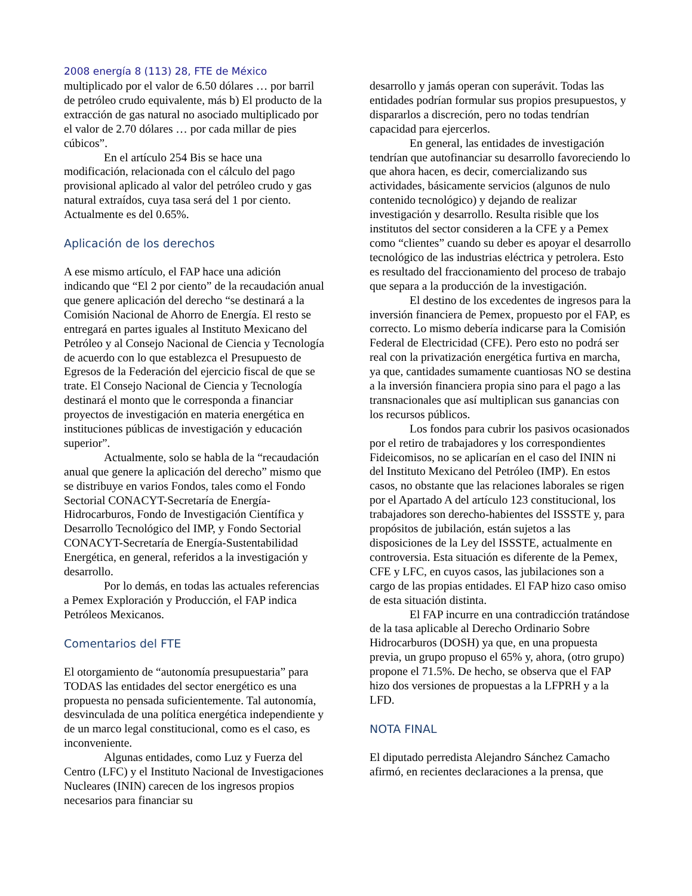2008 energía 8 (113) 28, FTE de México
multiplicado por el valor de 6.50 dólares … por barril de petróleo crudo equivalente, más b) El producto de la extracción de gas natural no asociado multiplicado por el valor de 2.70 dólares … por cada millar de pies cúbicos”.
En el artículo 254 Bis se hace una modificación, relacionada con el cálculo del pago provisional aplicado al valor del petróleo crudo y gas natural extraídos, cuya tasa será del 1 por ciento. Actualmente es del 0.65%.
Aplicación de los derechos
A ese mismo artículo, el FAP hace una adición indicando que “El 2 por ciento” de la recaudación anual que genere aplicación del derecho “se destinará a la Comisión Nacional de Ahorro de Energía. El resto se entregará en partes iguales al Instituto Mexicano del Petróleo y al Consejo Nacional de Ciencia y Tecnología de acuerdo con lo que establezca el Presupuesto de Egresos de la Federación del ejercicio fiscal de que se trate. El Consejo Nacional de Ciencia y Tecnología destinará el monto que le corresponda a financiar proyectos de investigación en materia energética en instituciones públicas de investigación y educación superior”.
Actualmente, solo se habla de la “recaudación anual que genere la aplicación del derecho” mismo que se distribuye en varios Fondos, tales como el Fondo Sectorial CONACYT-Secretaría de Energía-Hidrocarburos, Fondo de Investigación Científica y Desarrollo Tecnológico del IMP, y Fondo Sectorial CONACYT-Secretaría de Energía-Sustentabilidad Energética, en general, referidos a la investigación y desarrollo.
Por lo demás, en todas las actuales referencias a Pemex Exploración y Producción, el FAP indica Petróleos Mexicanos.
Comentarios del FTE
El otorgamiento de “autonomía presupuestaria” para TODAS las entidades del sector energético es una propuesta no pensada suficientemente. Tal autonomía, desvinculada de una política energética independiente y de un marco legal constitucional, como es el caso, es inconveniente.
Algunas entidades, como Luz y Fuerza del Centro (LFC) y el Instituto Nacional de Investigaciones Nucleares (ININ) carecen de los ingresos propios necesarios para financiar su
desarrollo y jamás operan con superávit. Todas las entidades podrían formular sus propios presupuestos, y dispararlos a discreción, pero no todas tendrían capacidad para ejercerlos.
En general, las entidades de investigación tendrían que autofinanciar su desarrollo favoreciendo lo que ahora hacen, es decir, comercializando sus actividades, básicamente servicios (algunos de nulo contenido tecnológico) y dejando de realizar investigación y desarrollo. Resulta risible que los institutos del sector consideren a la CFE y a Pemex como “clientes” cuando su deber es apoyar el desarrollo tecnológico de las industrias eléctrica y petrolera. Esto es resultado del fraccionamiento del proceso de trabajo que separa a la producción de la investigación.
El destino de los excedentes de ingresos para la inversión financiera de Pemex, propuesto por el FAP, es correcto. Lo mismo debería indicarse para la Comisión Federal de Electricidad (CFE). Pero esto no podrá ser real con la privatización energética furtiva en marcha, ya que, cantidades sumamente cuantiosas NO se destina a la inversión financiera propia sino para el pago a las transnacionales que así multiplican sus ganancias con los recursos públicos.
Los fondos para cubrir los pasivos ocasionados por el retiro de trabajadores y los correspondientes Fideicomisos, no se aplicarían en el caso del ININ ni del Instituto Mexicano del Petróleo (IMP). En estos casos, no obstante que las relaciones laborales se rigen por el Apartado A del artículo 123 constitucional, los trabajadores son derecho-habientes del ISSSTE y, para propósitos de jubilación, están sujetos a las disposiciones de la Ley del ISSSTE, actualmente en controversia. Esta situación es diferente de la Pemex, CFE y LFC, en cuyos casos, las jubilaciones son a cargo de las propias entidades. El FAP hizo caso omiso de esta situación distinta.
El FAP incurre en una contradicción tratándose de la tasa aplicable al Derecho Ordinario Sobre Hidrocarburos (DOSH) ya que, en una propuesta previa, un grupo propuso el 65% y, ahora, (otro grupo) propone el 71.5%. De hecho, se observa que el FAP hizo dos versiones de propuestas a la LFPRH y a la LFD.
NOTA FINAL
El diputado perredista Alejandro Sánchez Camacho afirmó, en recientes declaraciones a la prensa, que